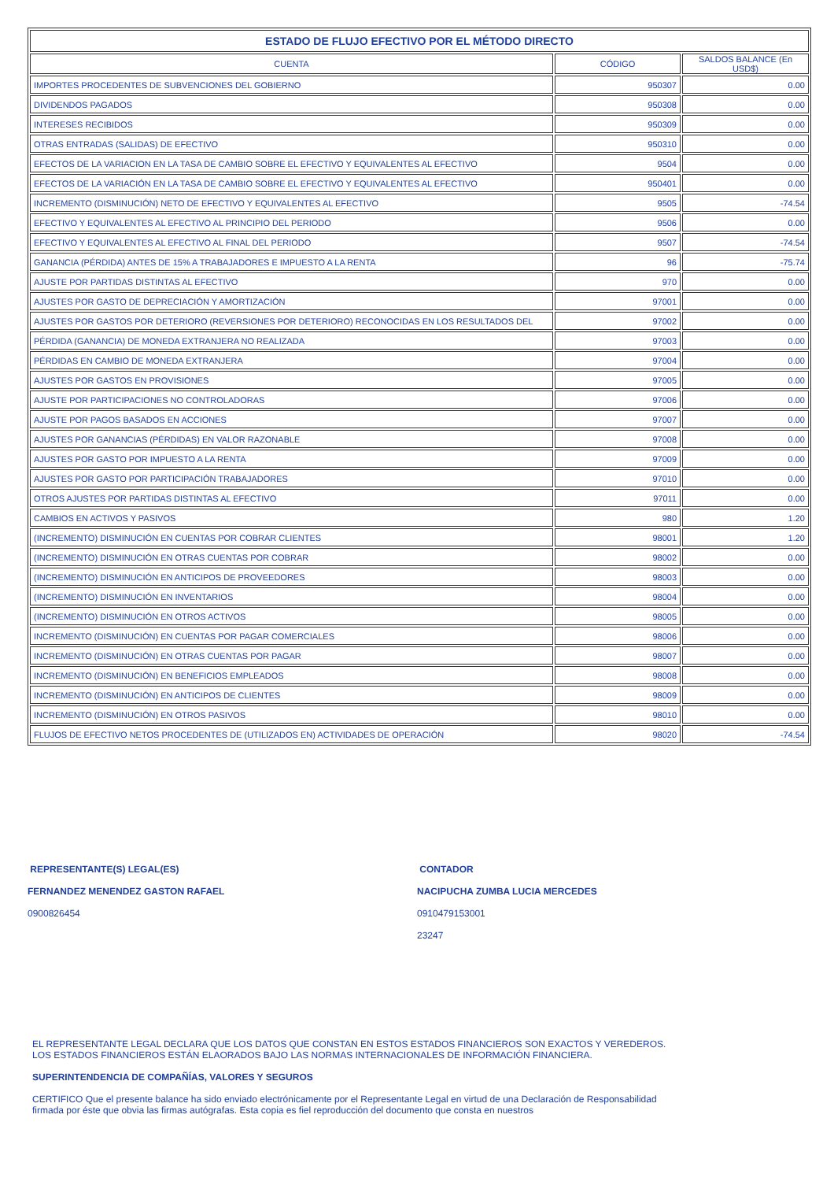| ESTADO DE FLUJO EFECTIVO POR EL MÉTODO DIRECTO | | |
| --- | --- | --- |
| CUENTA | CÓDIGO | SALDOS BALANCE (En USD$) |
| IMPORTES PROCEDENTES DE SUBVENCIONES DEL GOBIERNO | 950307 | 0.00 |
| DIVIDENDOS PAGADOS | 950308 | 0.00 |
| INTERESES RECIBIDOS | 950309 | 0.00 |
| OTRAS ENTRADAS (SALIDAS) DE EFECTIVO | 950310 | 0.00 |
| EFECTOS DE LA VARIACION EN LA TASA DE CAMBIO SOBRE EL EFECTIVO Y EQUIVALENTES AL EFECTIVO | 9504 | 0.00 |
| EFECTOS DE LA VARIACIÓN EN LA TASA DE CAMBIO SOBRE EL EFECTIVO Y EQUIVALENTES AL EFECTIVO | 950401 | 0.00 |
| INCREMENTO (DISMINUCIÓN) NETO DE EFECTIVO Y EQUIVALENTES AL EFECTIVO | 9505 | -74.54 |
| EFECTIVO Y EQUIVALENTES AL EFECTIVO AL PRINCIPIO DEL PERIODO | 9506 | 0.00 |
| EFECTIVO Y EQUIVALENTES AL EFECTIVO AL FINAL DEL PERIODO | 9507 | -74.54 |
| GANANCIA (PÉRDIDA) ANTES DE 15% A TRABAJADORES E IMPUESTO A LA RENTA | 96 | -75.74 |
| AJUSTE POR PARTIDAS DISTINTAS AL EFECTIVO | 970 | 0.00 |
| AJUSTES POR GASTO DE DEPRECIACIÓN Y AMORTIZACIÓN | 97001 | 0.00 |
| AJUSTES POR GASTOS POR DETERIORO (REVERSIONES POR DETERIORO) RECONOCIDAS EN LOS RESULTADOS DEL | 97002 | 0.00 |
| PÉRDIDA (GANANCIA) DE MONEDA EXTRANJERA NO REALIZADA | 97003 | 0.00 |
| PÉRDIDAS EN CAMBIO DE MONEDA EXTRANJERA | 97004 | 0.00 |
| AJUSTES POR GASTOS EN PROVISIONES | 97005 | 0.00 |
| AJUSTE POR PARTICIPACIONES NO CONTROLADORAS | 97006 | 0.00 |
| AJUSTE POR PAGOS BASADOS EN ACCIONES | 97007 | 0.00 |
| AJUSTES POR GANANCIAS (PÉRDIDAS) EN VALOR RAZONABLE | 97008 | 0.00 |
| AJUSTES POR GASTO POR IMPUESTO A LA RENTA | 97009 | 0.00 |
| AJUSTES POR GASTO POR PARTICIPACIÓN TRABAJADORES | 97010 | 0.00 |
| OTROS AJUSTES POR PARTIDAS DISTINTAS AL EFECTIVO | 97011 | 0.00 |
| CAMBIOS EN ACTIVOS Y PASIVOS | 980 | 1.20 |
| (INCREMENTO) DISMINUCIÓN EN CUENTAS POR COBRAR CLIENTES | 98001 | 1.20 |
| (INCREMENTO) DISMINUCIÓN EN OTRAS CUENTAS POR COBRAR | 98002 | 0.00 |
| (INCREMENTO) DISMINUCIÓN EN ANTICIPOS DE PROVEEDORES | 98003 | 0.00 |
| (INCREMENTO) DISMINUCIÓN EN INVENTARIOS | 98004 | 0.00 |
| (INCREMENTO) DISMINUCIÓN EN OTROS ACTIVOS | 98005 | 0.00 |
| INCREMENTO (DISMINUCIÓN) EN CUENTAS POR PAGAR COMERCIALES | 98006 | 0.00 |
| INCREMENTO (DISMINUCIÓN) EN OTRAS CUENTAS POR PAGAR | 98007 | 0.00 |
| INCREMENTO (DISMINUCIÓN) EN BENEFICIOS EMPLEADOS | 98008 | 0.00 |
| INCREMENTO (DISMINUCIÓN) EN ANTICIPOS DE CLIENTES | 98009 | 0.00 |
| INCREMENTO (DISMINUCIÓN) EN OTROS PASIVOS | 98010 | 0.00 |
| FLUJOS DE EFECTIVO NETOS PROCEDENTES DE (UTILIZADOS EN) ACTIVIDADES DE OPERACIÓN | 98020 | -74.54 |
REPRESENTANTE(S) LEGAL(ES)
FERNANDEZ MENENDEZ GASTON RAFAEL
0900826454
CONTADOR
NACIPUCHA ZUMBA LUCIA MERCEDES
0910479153001
23247
EL REPRESENTANTE LEGAL DECLARA QUE LOS DATOS QUE CONSTAN EN ESTOS ESTADOS FINANCIEROS SON EXACTOS Y VEREDEROS.
LOS ESTADOS FINANCIEROS ESTÁN ELAORADOS BAJO LAS NORMAS INTERNACIONALES DE INFORMACIÓN FINANCIERA.
SUPERINTENDENCIA DE COMPAÑÍAS, VALORES Y SEGUROS
CERTIFICO Que el presente balance ha sido enviado electrónicamente por el Representante Legal en virtud de una Declaración de Responsabilidad
firmada por éste que obvia las firmas autógrafas. Esta copia es fiel reproducción del documento que consta en nuestros